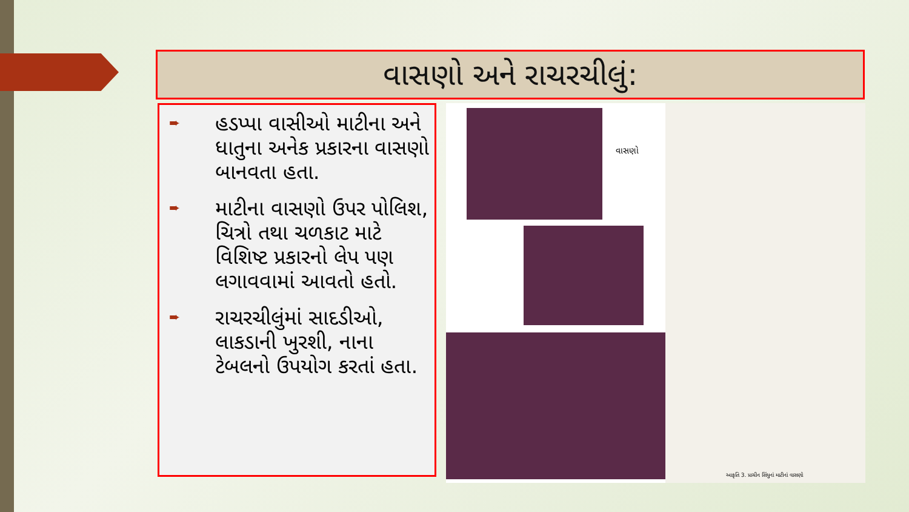વાસણો અને રાચરચીલું:
➨ હડપ્પા વાસીઓ માટીના અને ધાતુના અનેક પ્રકારના વાસણો બાનવતા હતા.
➨ માટીના વાસણો ઉપર પોલિશ, ચિત્રો તથા ચળકાટ માટે વિશિષ્ટ પ્રકારનો લેપ પણ લગાવવામાં આવતો હતો.
➨ રાચરચીલુંમાં સાદડીઓ, લાકડાની ખુરશી, નાના ટેબલનો ઉપયોગ કરતાં હતા.
વાસણો
આકૃતિ 3. પ્રાચીન સિંધુનાં માટીનાં વાસણો